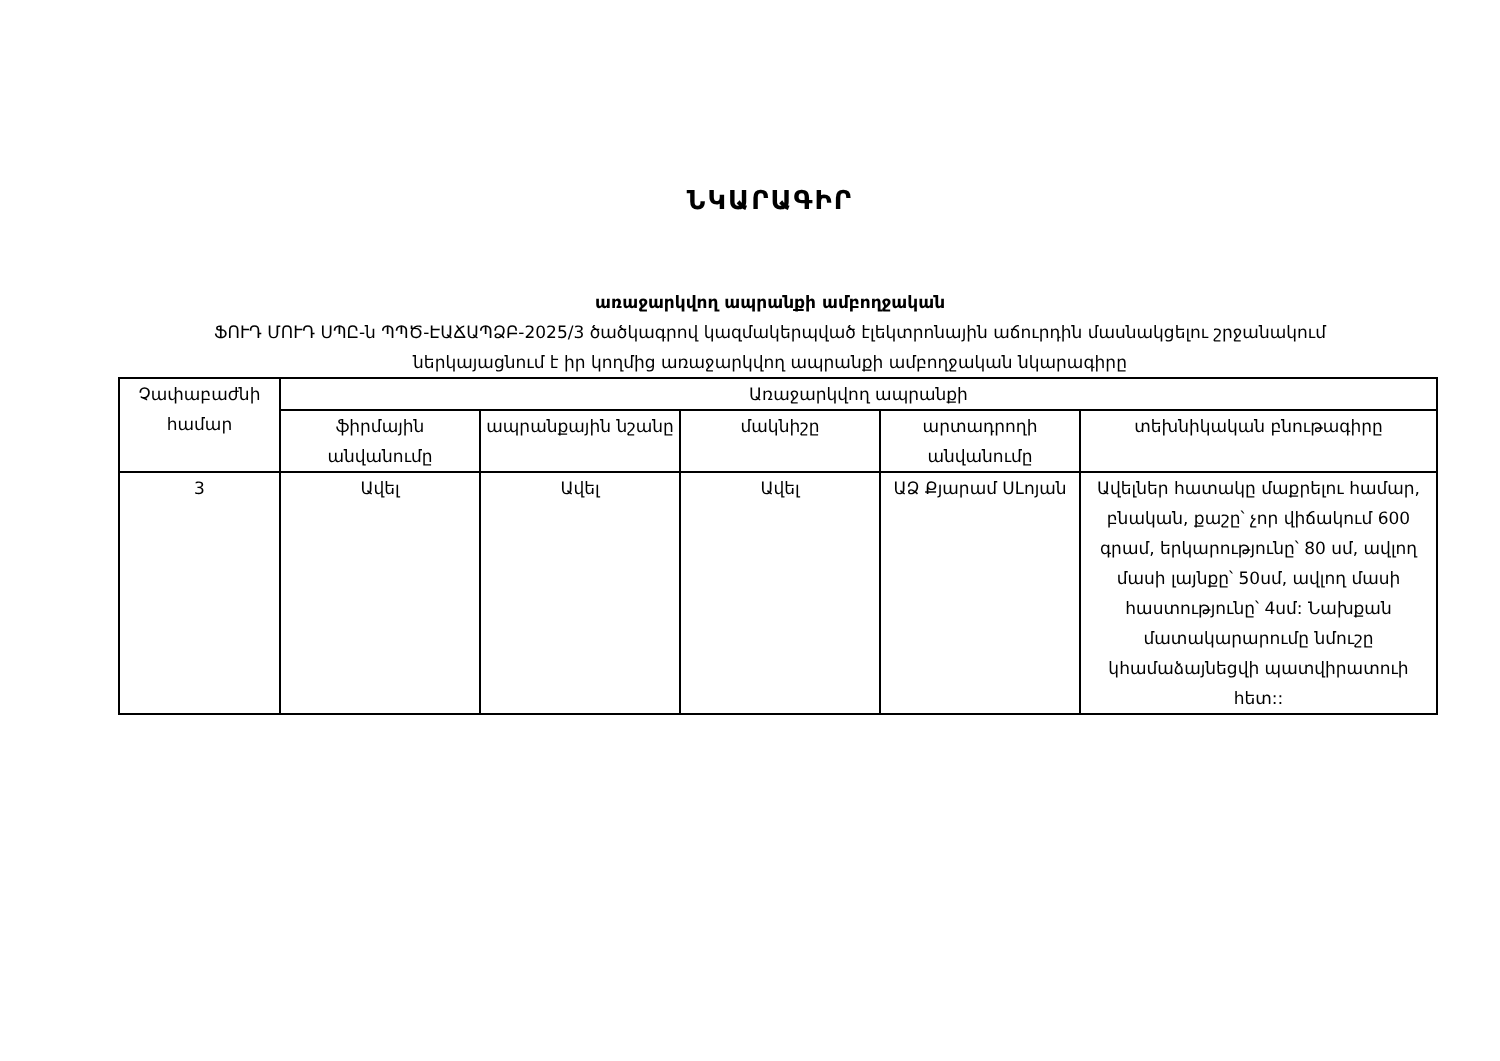ՆԿԱՐԱԳԻՐ
առաջարկվող ապրանքի ամբողջական
ՖՈՒԴ ՄՈՒԴ ՍՊԸ-ն ՊՊԾ-ԷԱՃԱՊՁԲ-2025/3 ծածկագրով կազմակերպված էլեկտրոնային աճուրդին մասնակցելու շրջանակում
ներկայացնում է իր կողմից առաջարկվող ապրանքի ամբողջական նկարագիրը
| Չափաբաժնի համար | Առաջարկվող ապրանքի | | | | |
| --- | --- | --- | --- | --- | --- |
| | ֆիրմային անվանումը | ապրանքային նշանը | մակնիշը | արտադրողի անվանումը | տեխնիկական բնութագիրը |
| 3 | Ավել | Ավել | Ավել | ԱՁ Քյարամ ՍԼոյան | Ավելներ հատակը մաքրելու համար, բնական, քաշը՝ չոր վիճակում 600 գրամ, երկարությունը՝ 80 սմ, ավլող մասի լայնքը՝ 50սմ, ավլող մասի հաստությունը՝ 4սմ: Նախքան մատակարարումը նմուշը կհամաձայնեցվի պատվիրատուի հետ:: |